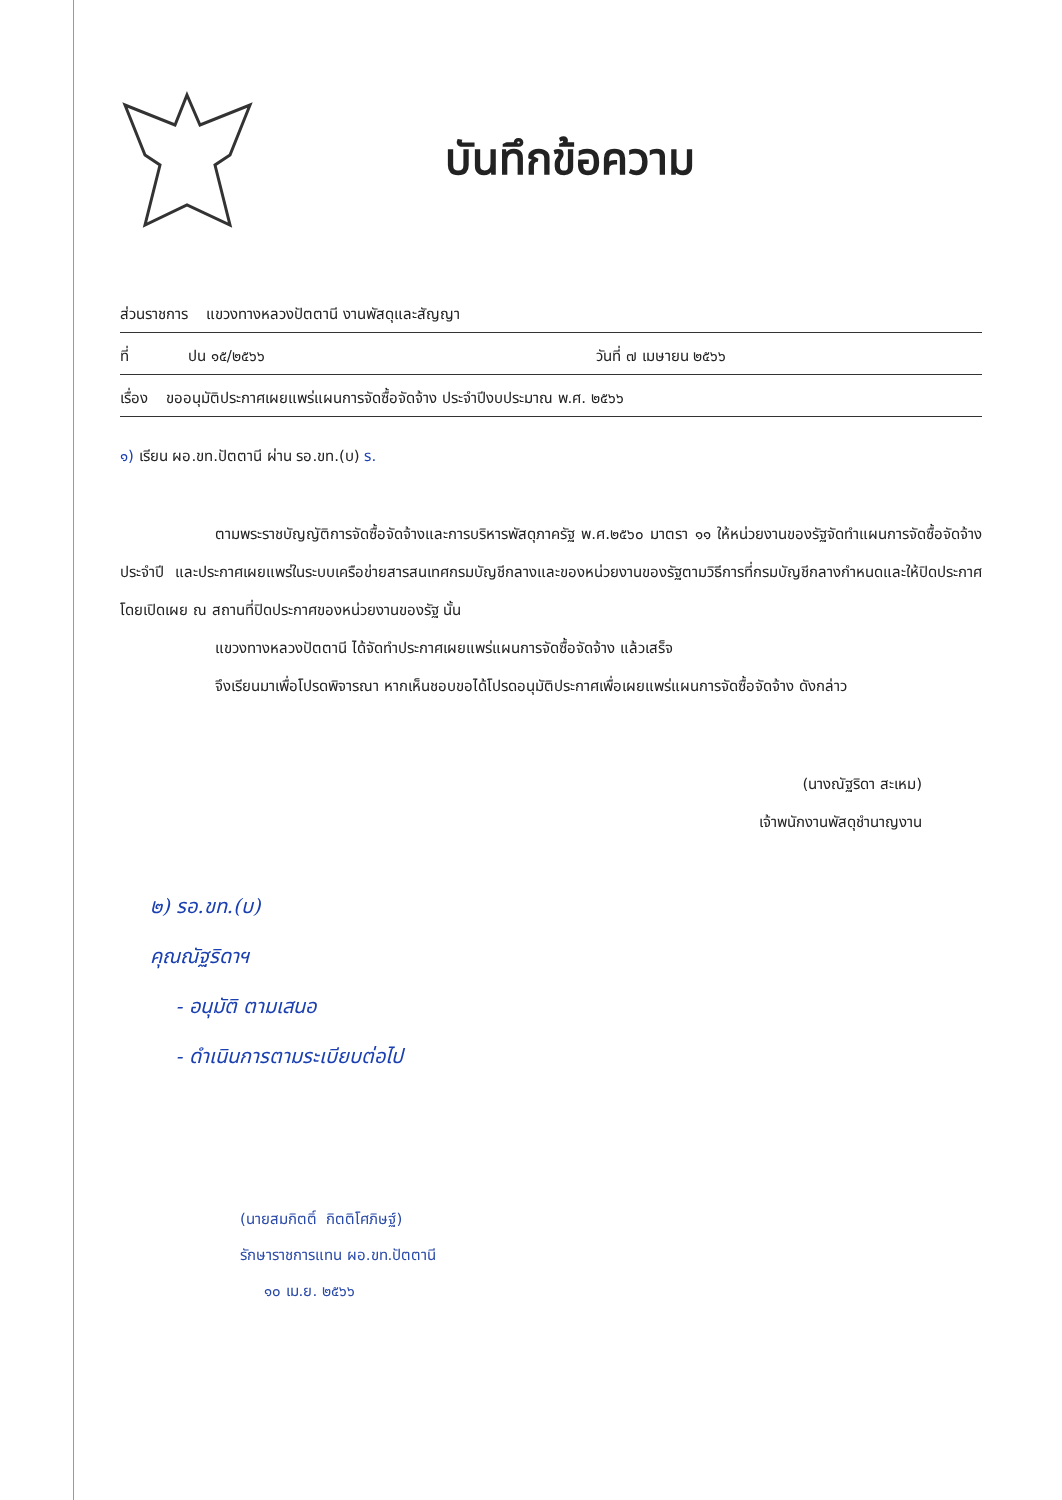บันทึกข้อความ
ส่วนราชการ แขวงทางหลวงปัตตานี งานพัสดุและสัญญา
ที่ ปน ๑๕/๒๕๖๖ วันที่ ๗ เมษายน ๒๕๖๖
เรื่อง ขออนุมัติประกาศเผยแพร่แผนการจัดซื้อจัดจ้าง ประจำปีงบประมาณ พ.ศ. ๒๕๖๖
๑) เรียน ผอ.ขท.ปัตตานี ผ่าน รอ.ขท.(บ) ร.
ตามพระราชบัญญัติการจัดซื้อจัดจ้างและการบริหารพัสดุภาครัฐ พ.ศ.๒๕๖๐ มาตรา ๑๑ ให้หน่วยงานของรัฐจัดทำแผนการจัดซื้อจัดจ้างประจำปี และประกาศเผยแพร่ในระบบเครือข่ายสารสนเทศกรมบัญชีกลางและของหน่วยงานของรัฐตามวิธีการที่กรมบัญชีกลางกำหนดและให้ปิดประกาศโดยเปิดเผย ณ สถานที่ปิดประกาศของหน่วยงานของรัฐ นั้น
แขวงทางหลวงปัตตานี ได้จัดทำประกาศเผยแพร่แผนการจัดซื้อจัดจ้าง แล้วเสร็จ
จึงเรียนมาเพื่อโปรดพิจารณา หากเห็นชอบขอได้โปรดอนุมัติประกาศเพื่อเผยแพร่แผนการจัดซื้อจัดจ้าง ดังกล่าว
(นางณัฐริดา สะเหม)
เจ้าพนักงานพัสดุชำนาญงาน
๒) รอ.ขท.(บ)
คุณณัฐริดาฯ
- อนุมัติ ตามเสนอ
- ดำเนินการตามระเบียบต่อไป
(นายสมกิตติ์ กิตติโศภิษฐ์)
รักษาราชการแทน ผอ.ขท.ปัตตานี
๑๐ เม.ย. ๒๕๖๖